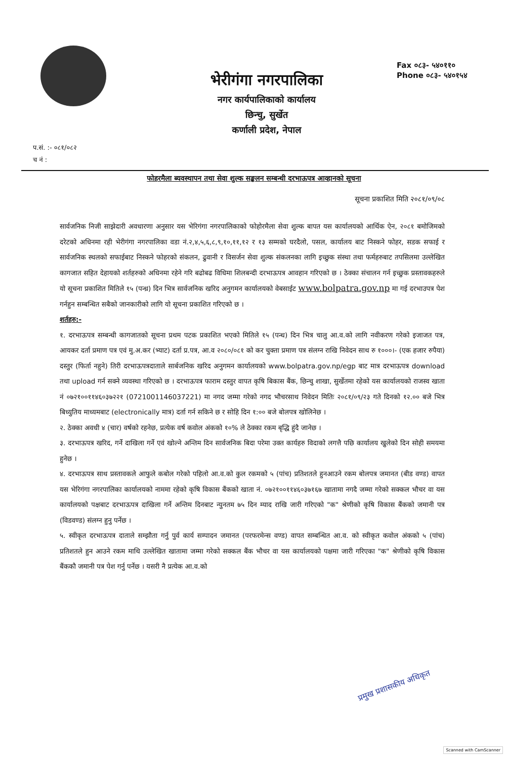भेरीगंगा नगरपालिका
नगर कार्यपालिकाको कार्यालय
छिन्चु, सुर्खेत
कर्णाली प्रदेश, नेपाल
Fax ०८३- ५४०११०
Phone ०८३- ५४०१५४
प.सं. :- ०८१/०८२
च नं :
फोहरमैला ब्यवस्थापन तथा सेवा शुल्क सङ्कलन सम्बन्धी दरभाऊपत्र आव्हानको सूचना
सूचना प्रकाशित मिति २०८१/०९/०८
सार्वजनिक निजी साझेदारी अवधारणा अनुसार यस भेरिगंगा नगरपालिकाको फोहोरमैला सेवा शुल्क बापत यस कार्यालयको आर्थिक ऐन, २०८१ बमोजिमको दरेटको अधिनमा रही भेरीगंगा नगरपालिका वडा नं.२,४,५,६,८,९,१०,११,१२ र १३ सम्मको घरदैलो, पसल, कार्यालय बाट निस्कने फोहर, सडक सफाई र सार्वजनिक स्थलको सफाईबाट निस्कने फोहरको संकलन, ढुवानी र विसर्जन सेवा शुल्क संकलनका लागि इच्छुक संस्था तथा फर्महरुबाट तपसिलमा उल्लेखित कागजात सहित देहायको शर्तहरुको अधिनमा रहेने गरि बढोबढ विधिमा शिलबन्दी दरभाऊपत्र आवहान गरिएको छ । ठेक्का संचालन गर्न इच्छुक प्रस्तावकहरुले यो सूचना प्रकाशित मितिले १५ (पन्ध्र) दिन भित्र सार्वजनिक खरिद अनुगमन कार्यालयको वेबसाईट www.bolpatra.gov.np मा गई दरभाउपत्र पेश गर्नहुन सम्बन्धित सबैको जानकारीको लागि यो सूचना प्रकाशित गरिएको छ ।
शर्तहरु:-
१. दरभाऊपत्र सम्बन्धी कागजातको सूचना प्रथम पटक प्रकाशित भएको मितिले १५ (पन्ध) दिन भित्र चालु आ.व.को लागि नवीकरण गरेको इजाजत पत्र, आयकर दर्ता प्रमाण पत्र एवं मु.अ.कर (भ्याट) दर्ता प्र.पत्र, आ.व २०८०/०८१ को कर चुक्ता प्रमाण पत्र संलग्न राखि निवेदन साथ रु १०००।- (एक हजार रुपैया) दस्तुर (फिर्ता नहुने) तिरी दरभाऊपत्रदाताले सार्बजनिक खरिद अनुगमन कार्यालयको www.bolpatra.gov.np/egp बाट मात्र दरभाऊपत्र download तथा upload गर्न सक्ने व्यवस्था गरिएको छ । दरभाऊपत्र फाराम दस्तुर वापत कृषि बिकास बैंक, छिन्चु शाखा, सुर्खेतमा रहेको यस कार्यालयको राजस्व खाता नं ०७२१००११४६०३७२२१ (0721001146037221) मा नगद जम्मा गरेको नगद भौचरसाथ निवेदन मितिः २०८१/०९/२३ गते दिनको १२.०० बजे भित्र बिध्युतिय माध्यमबाट (electronically मात्र) दर्ता गर्न सकिने छ र सोहि दिन १:०० बजे बोलपत्र खोलिनेछ ।
२. ठेक्का अवधी ४ (चार) वर्षको रहनेछ, प्रत्येक वर्ष कवोल अंकको १०% ले ठेक्का रकम बृद्धि हुंदै जानेछ ।
३. दरभाऊपत्र खरिद, गर्ने दाखिला गर्ने एवं खोल्ने अन्तिम दिन सार्वजनिक बिदा परेमा उक्त कार्यहरु विदाको लगत्तै पछि कार्यालय खुलेको दिन सोही समयमा हुनेछ ।
४. दरभाऊपत्र साथ प्रस्तावकले आफुले कबोल गरेको पहिलो आ.व.को कुल रकमको ५ (पांच) प्रतिशतले हुनआउने रकम बोलपत्र जमानत (बीड वण्ड) वापत यस भेरिगंगा नगरपालिका कार्यालयको नाममा रहेको कृषि विकास बैंकको खाता नं. ०७२१००११४६०३७१६७ खातामा नगदै जम्मा गरेको सक्कल भौचर वा यस कार्यालयको पक्षबाट दरभाऊपत्र दाखिला गर्ने अन्तिम दिनबाट न्युनतम ७५ दिन म्याद राखि जारी गरिएको "क" श्रेणीको कृषि विकास बैंकको जमानी पत्र (विडवण्ड) संलग्न हुनु पर्नेछ ।
५. स्वीकृत दरभाऊपत्र दाताले सम्झौता गर्नु पुर्व कार्य सम्पादन जमानत (परफरमेन्स वण्ड) वापत सम्बन्धित आ.व. को स्वीकृत कवोल अंकको ५ (पांच) प्रतिशतले हुन आउने रकम माथि उल्लेखित खातामा जम्मा गरेको सक्कल बैंक भौचर वा यस कार्यालयको पक्षमा जारी गरिएका "क" श्रेणीको कृषि विकास बैंककौ जमानी पत्र पेश गर्नु पर्नेछ । यसरी नै प्रत्येक आ.व.को
प्रमुख प्रशासकीय अधिकृत
Scanned with CamScanner